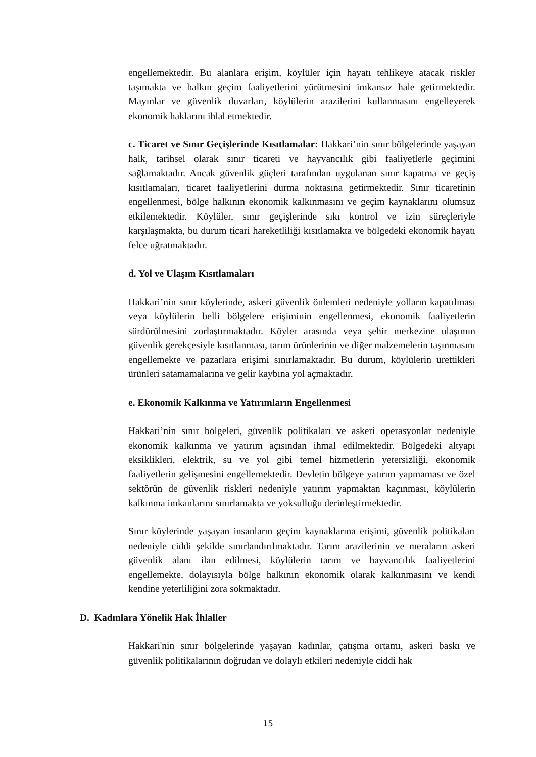engellemektedir. Bu alanlara erişim, köylüler için hayatı tehlikeye atacak riskler taşımakta ve halkın geçim faaliyetlerini yürütmesini imkansız hale getirmektedir. Mayınlar ve güvenlik duvarları, köylülerin arazilerini kullanmasını engelleyerek ekonomik haklarını ihlal etmektedir.
c. Ticaret ve Sınır Geçişlerinde Kısıtlamalar: Hakkari’nin sınır bölgelerinde yaşayan halk, tarihsel olarak sınır ticareti ve hayvancılık gibi faaliyetlerle geçimini sağlamaktadır. Ancak güvenlik güçleri tarafından uygulanan sınır kapatma ve geçiş kısıtlamaları, ticaret faaliyetlerini durma noktasına getirmektedir. Sınır ticaretinin engellenmesi, bölge halkının ekonomik kalkınmasını ve geçim kaynaklarını olumsuz etkilemektedir. Köylüler, sınır geçişlerinde sıkı kontrol ve izin süreçleriyle karşılaşmakta, bu durum ticari hareketliliği kısıtlamakta ve bölgedeki ekonomik hayatı felce uğratmaktadır.
d. Yol ve Ulaşım Kısıtlamaları
Hakkari’nin sınır köylerinde, askeri güvenlik önlemleri nedeniyle yolların kapatılması veya köylülerin belli bölgelere erişiminin engellenmesi, ekonomik faaliyetlerin sürdürülmesini zorlaştırmaktadır. Köyler arasında veya şehir merkezine ulaşımın güvenlik gerekçesiyle kısıtlanması, tarım ürünlerinin ve diğer malzemelerin taşınmasını engellemekte ve pazarlara erişimi sınırlamaktadır. Bu durum, köylülerin ürettikleri ürünleri satamamalarına ve gelir kaybına yol açmaktadır.
e. Ekonomik Kalkınma ve Yatırımların Engellenmesi
Hakkari’nin sınır bölgeleri, güvenlik politikaları ve askeri operasyonlar nedeniyle ekonomik kalkınma ve yatırım açısından ihmal edilmektedir. Bölgedeki altyapı eksiklikleri, elektrik, su ve yol gibi temel hizmetlerin yetersizliği, ekonomik faaliyetlerin gelişmesini engellemektedir. Devletin bölgeye yatırım yapmaması ve özel sektörün de güvenlik riskleri nedeniyle yatırım yapmaktan kaçınması, köylülerin kalkınma imkanlarını sınırlamakta ve yoksulluğu derinleştirmektedir.
Sınır köylerinde yaşayan insanların geçim kaynaklarına erişimi, güvenlik politikaları nedeniyle ciddi şekilde sınırlandırılmaktadır. Tarım arazilerinin ve meraların askeri güvenlik alanı ilan edilmesi, köylülerin tarım ve hayvancılık faaliyetlerini engellemekte, dolayısıyla bölge halkının ekonomik olarak kalkınmasını ve kendi kendine yeterliliğini zora sokmaktadır.
D. Kadınlara Yönelik Hak İhlaller
Hakkari'nin sınır bölgelerinde yaşayan kadınlar, çatışma ortamı, askeri baskı ve güvenlik politikalarının doğrudan ve dolaylı etkileri nedeniyle ciddi hak
15